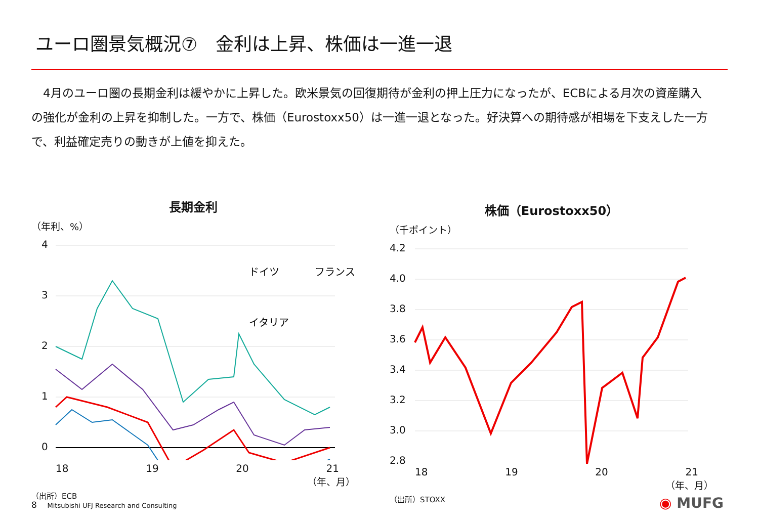ユーロ圏景気概況⑦　金利は上昇、株価は一進一退
　4月のユーロ圏の長期金利は緩やかに上昇した。欧米景気の回復期待が金利の押上圧力になったが、ECBによる月次の資産購入の強化が金利の上昇を抑制した。一方で、株価（Eurostoxx50）は一進一退となった。好決算への期待感が相場を下支えした一方で、利益確定売りの動きが上値を抑えた。
長期金利
（年利、%）
4
3
2
1
0
ドイツ
フランス
イタリア
18 19 20 21
（年、月）
（出所）ECB
株価（Eurostoxx50）
（千ポイント）
4.2
4.0
3.8
3.6
3.4
3.2
3.0
2.8
18 19 20 21
（年、月）
（出所）STOXX
8 Mitsubishi UFJ Research and Consulting
◉ MUFG